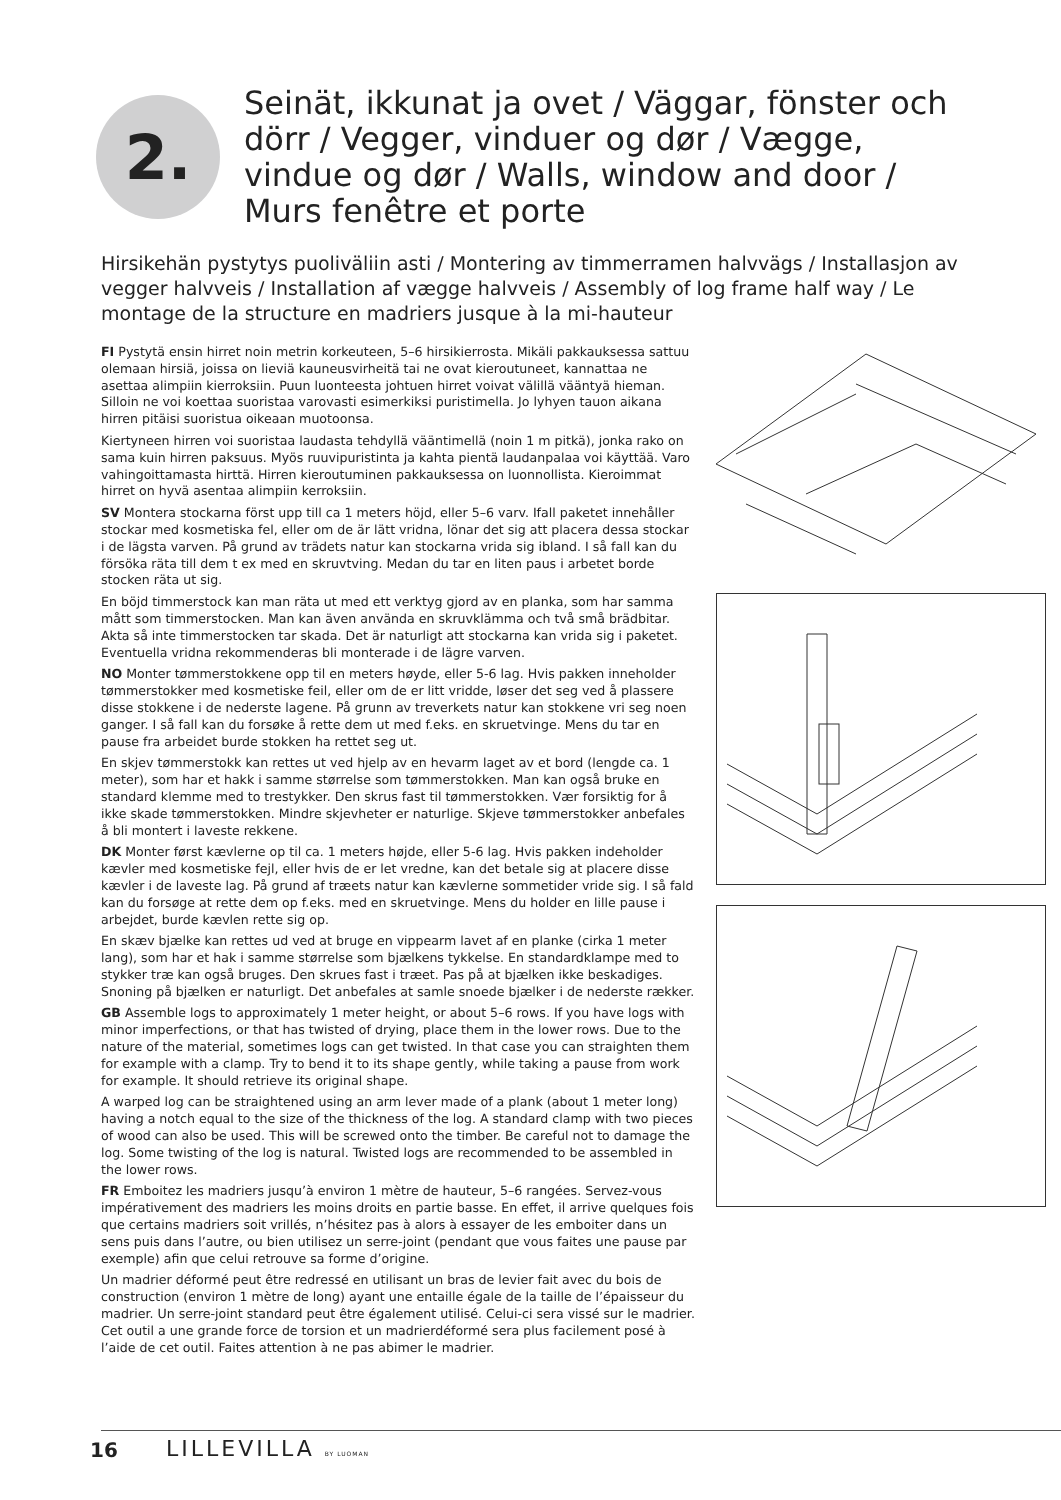2.
Seinät, ikkunat ja ovet / Väggar, fönster och dörr / Vegger, vinduer og dør / Vægge, vindue og dør / Walls, window and door / Murs fenêtre et porte
Hirsikehän pystytys puoliväliin asti / Montering av timmerramen halvvägs / Installasjon av vegger halvveis / Installation af vægge halvveis / Assembly of log frame half way / Le montage de la structure en madriers jusque à la mi-hauteur
FI Pystytä ensin hirret noin metrin korkeuteen, 5–6 hirsikierrosta. Mikäli pakkauksessa sattuu olemaan hirsiä, joissa on lieviä kauneusvirheitä tai ne ovat kieroutuneet, kannattaa ne asettaa alimpiin kierroksiin. Puun luonteesta johtuen hirret voivat välillä vääntyä hieman. Silloin ne voi koettaa suoristaa varovasti esimerkiksi puristimella. Jo lyhyen tauon aikana hirren pitäisi suoristua oikeaan muotoonsa.
Kiertyneen hirren voi suoristaa laudasta tehdyllä vääntimellä (noin 1 m pitkä), jonka rako on sama kuin hirren paksuus. Myös ruuvipuristinta ja kahta pientä laudanpalaa voi käyttää. Varo vahingoittamasta hirttä. Hirren kieroutuminen pakkauksessa on luonnollista. Kieroimmat hirret on hyvä asentaa alimpiin kerroksiin.
SV Montera stockarna först upp till ca 1 meters höjd, eller 5–6 varv. Ifall paketet innehåller stockar med kosmetiska fel, eller om de är lätt vridna, lönar det sig att placera dessa stockar i de lägsta varven. På grund av trädets natur kan stockarna vrida sig ibland. I så fall kan du försöka räta till dem t ex med en skruvtving. Medan du tar en liten paus i arbetet borde stocken räta ut sig.
En böjd timmerstock kan man räta ut med ett verktyg gjord av en planka, som har samma mått som timmerstocken. Man kan även använda en skruvklämma och två små brädbitar. Akta så inte timmerstocken tar skada. Det är naturligt att stockarna kan vrida sig i paketet. Eventuella vridna rekommenderas bli monterade i de lägre varven.
NO Monter tømmerstokkene opp til en meters høyde, eller 5-6 lag. Hvis pakken inneholder tømmerstokker med kosmetiske feil, eller om de er litt vridde, løser det seg ved å plassere disse stokkene i de nederste lagene. På grunn av treverkets natur kan stokkene vri seg noen ganger. I så fall kan du forsøke å rette dem ut med f.eks. en skruetvinge. Mens du tar en pause fra arbeidet burde stokken ha rettet seg ut.
En skjev tømmerstokk kan rettes ut ved hjelp av en hevarm laget av et bord (lengde ca. 1 meter), som har et hakk i samme størrelse som tømmerstokken. Man kan også bruke en standard klemme med to trestykker. Den skrus fast til tømmerstokken. Vær forsiktig for å ikke skade tømmerstokken. Mindre skjevheter er naturlige. Skjeve tømmerstokker anbefales å bli montert i laveste rekkene.
DK Monter først kævlerne op til ca. 1 meters højde, eller 5-6 lag. Hvis pakken indeholder kævler med kosmetiske fejl, eller hvis de er let vredne, kan det betale sig at placere disse kævler i de laveste lag. På grund af træets natur kan kævlerne sommetider vride sig. I så fald kan du forsøge at rette dem op f.eks. med en skruetvinge. Mens du holder en lille pause i arbejdet, burde kævlen rette sig op.
En skæv bjælke kan rettes ud ved at bruge en vippearm lavet af en planke (cirka 1 meter lang), som har et hak i samme størrelse som bjælkens tykkelse. En standardklampe med to stykker træ kan også bruges. Den skrues fast i træet. Pas på at bjælken ikke beskadiges. Snoning på bjælken er naturligt. Det anbefales at samle snoede bjælker i de nederste rækker.
GB Assemble logs to approximately 1 meter height, or about 5–6 rows. If you have logs with minor imperfections, or that has twisted of drying, place them in the lower rows. Due to the nature of the material, sometimes logs can get twisted. In that case you can straighten them for example with a clamp. Try to bend it to its shape gently, while taking a pause from work for example. It should retrieve its original shape.
A warped log can be straightened using an arm lever made of a plank (about 1 meter long) having a notch equal to the size of the thickness of the log. A standard clamp with two pieces of wood can also be used. This will be screwed onto the timber. Be careful not to damage the log. Some twisting of the log is natural. Twisted logs are recommended to be assembled in the lower rows.
FR Emboitez les madriers jusqu’à environ 1 mètre de hauteur, 5–6 rangées. Servez-vous impérativement des madriers les moins droits en partie basse. En effet, il arrive quelques fois que certains madriers soit vrillés, n’hésitez pas à alors à essayer de les emboiter dans un sens puis dans l’autre, ou bien utilisez un serre-joint (pendant que vous faites une pause par exemple) afin que celui retrouve sa forme d’origine.
Un madrier déformé peut être redressé en utilisant un bras de levier fait avec du bois de construction (environ 1 mètre de long) ayant une entaille égale de la taille de l’épaisseur du madrier. Un serre-joint standard peut être également utilisé. Celui-ci sera vissé sur le madrier. Cet outil a une grande force de torsion et un madrierdéformé sera plus facilement posé à l’aide de cet outil. Faites attention à ne pas abimer le madrier.
16 LILLEVILLA BY LUOMAN